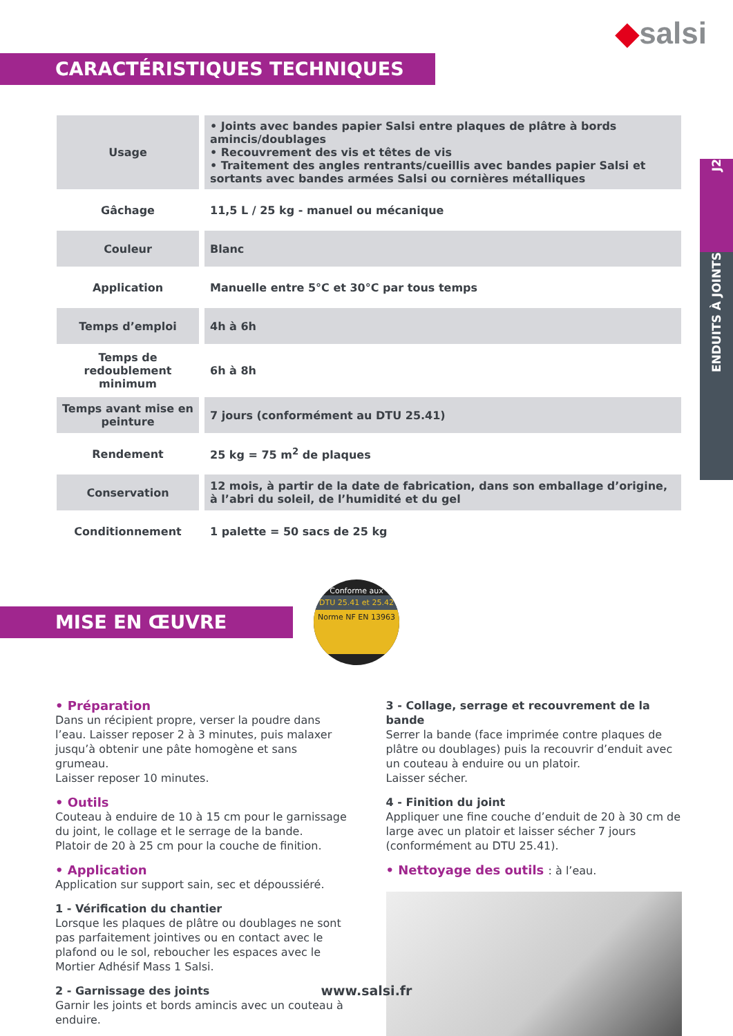◆salsi
CARACTÉRISTIQUES TECHNIQUES
J2
ENDUITS À JOINTS
| Usage | • Joints avec bandes papier Salsi entre plaques de plâtre à bords amincis/doublages • Recouvrement des vis et têtes de vis • Traitement des angles rentrants/cueillis avec bandes papier Salsi et sortants avec bandes armées Salsi ou cornières métalliques |
| Gâchage | 11,5 L / 25 kg - manuel ou mécanique |
| Couleur | Blanc |
| Application | Manuelle entre 5°C et 30°C par tous temps |
| Temps d’emploi | 4h à 6h |
| Temps de redoublement minimum | 6h à 8h |
| Temps avant mise en peinture | 7 jours (conformément au DTU 25.41) |
| Rendement | 25 kg = 75 m<sup>2</sup> de plaques |
| Conservation | 12 mois, à partir de la date de fabrication, dans son emballage d’origine, à l’abri du soleil, de l’humidité et du gel |
| Conditionnement | 1 palette = 50 sacs de 25 kg |
MISE EN ŒUVRE
Conforme aux
DTU 25.41 et 25.42
Norme NF EN 13963
• Préparation
Dans un récipient propre, verser la poudre dans l’eau. Laisser reposer 2 à 3 minutes, puis malaxer jusqu’à obtenir une pâte homogène et sans grumeau.
Laisser reposer 10 minutes.
• Outils
Couteau à enduire de 10 à 15 cm pour le garnissage du joint, le collage et le serrage de la bande.
Platoir de 20 à 25 cm pour la couche de finition.
• Application
Application sur support sain, sec et dépoussiéré.
1 - Vérification du chantier
Lorsque les plaques de plâtre ou doublages ne sont pas parfaitement jointives ou en contact avec le plafond ou le sol, reboucher les espaces avec le Mortier Adhésif Mass 1 Salsi.
2 - Garnissage des joints
Garnir les joints et bords amincis avec un couteau à enduire.
3 - Collage, serrage et recouvrement de la bande
Serrer la bande (face imprimée contre plaques de plâtre ou doublages) puis la recouvrir d’enduit avec un couteau à enduire ou un platoir.
Laisser sécher.
4 - Finition du joint
Appliquer une fine couche d’enduit de 20 à 30 cm de large avec un platoir et laisser sécher 7 jours (conformément au DTU 25.41).
• Nettoyage des outils : à l’eau.
www.salsi.fr